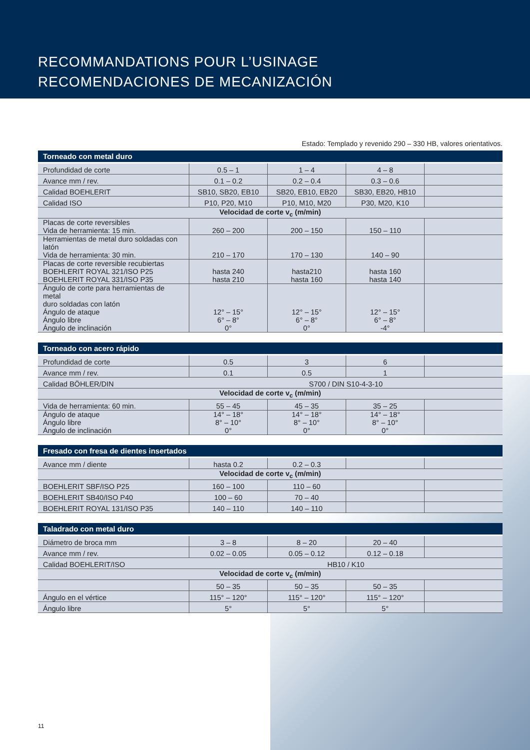RECOMMANDATIONS POUR L’USINAGE
RECOMENDACIONES DE MECANIZACIÓN
Estado: Templado y revenido 290 – 330 HB, valores orientativos.
| Torneado con metal duro | | | | |
| --- | --- | --- | --- | --- |
| Profundidad de corte | 0.5 – 1 | 1 – 4 | 4 – 8 | |
| Avance mm / rev. | 0.1 – 0.2 | 0.2 – 0.4 | 0.3 – 0.6 | |
| Calidad BOEHLERIT | SB10, SB20, EB10 | SB20, EB10, EB20 | SB30, EB20, HB10 | |
| Calidad ISO | P10, P20, M10 | P10, M10, M20 | P30, M20, K10 | |
| Velocidad de corte v<sub>c</sub> (m/min) | | | | |
| Placas de corte reversibles Vida de herramienta: 15 min. | 260 – 200 | 200 – 150 | 150 – 110 | |
| Herramientas de metal duro soldadas con latón Vida de herramienta: 30 min. | 210 – 170 | 170 – 130 | 140 – 90 | |
| Placas de corte reversible recubiertas BOEHLERIT ROYAL 321/ISO P25 BOEHLERIT ROYAL 331/ISO P35 | hasta 240 hasta 210 | hasta210 hasta 160 | hasta 160 hasta 140 | |
| Ángulo de corte para herramientas de metal duro soldadas con latón Ángulo de ataque Ángulo libre Ángulo de inclinación | 12° – 15° 6° – 8° 0° | 12° – 15° 6° – 8° 0° | 12° – 15° 6° – 8° -4° | |
| Torneado con acero rápido | | | | |
| --- | --- | --- | --- | --- |
| Profundidad de corte | 0.5 | 3 | 6 | |
| Avance mm / rev. | 0.1 | 0.5 | 1 | |
| Calidad BÖHLER/DIN | S700 / DIN S10-4-3-10 | | | |
| Velocidad de corte v<sub>c</sub> (m/min) | | | | |
| Vida de herramienta: 60 min. | 55 – 45 | 45 – 35 | 35 – 25 | |
| Ángulo de ataque Ángulo libre Ángulo de inclinación | 14° – 18° 8° – 10° 0° | 14° – 18° 8° – 10° 0° | 14° – 18° 8° – 10° 0° | |
| Fresado con fresa de dientes insertados | | | | |
| --- | --- | --- | --- | --- |
| Avance mm / diente | hasta 0.2 | 0.2 – 0.3 | | |
| Velocidad de corte v<sub>c</sub> (m/min) | | | | |
| BOEHLERIT SBF/ISO P25 | 160 – 100 | 110 – 60 | | |
| BOEHLERIT SB40/ISO P40 | 100 – 60 | 70 – 40 | | |
| BOEHLERIT ROYAL 131/ISO P35 | 140 – 110 | 140 – 110 | | |
| Taladrado con metal duro | | | | |
| --- | --- | --- | --- | --- |
| Diámetro de broca mm | 3 – 8 | 8 – 20 | 20 – 40 | |
| Avance mm / rev. | 0.02 – 0.05 | 0.05 – 0.12 | 0.12 – 0.18 | |
| Calidad BOEHLERIT/ISO | HB10 / K10 | | | |
| Velocidad de corte v<sub>c</sub> (m/min) | | | | |
| | 50 – 35 | 50 – 35 | 50 – 35 | |
| Ángulo en el vértice | 115° – 120° | 115° – 120° | 115° – 120° | |
| Ángulo libre | 5° | 5° | 5° | |
11